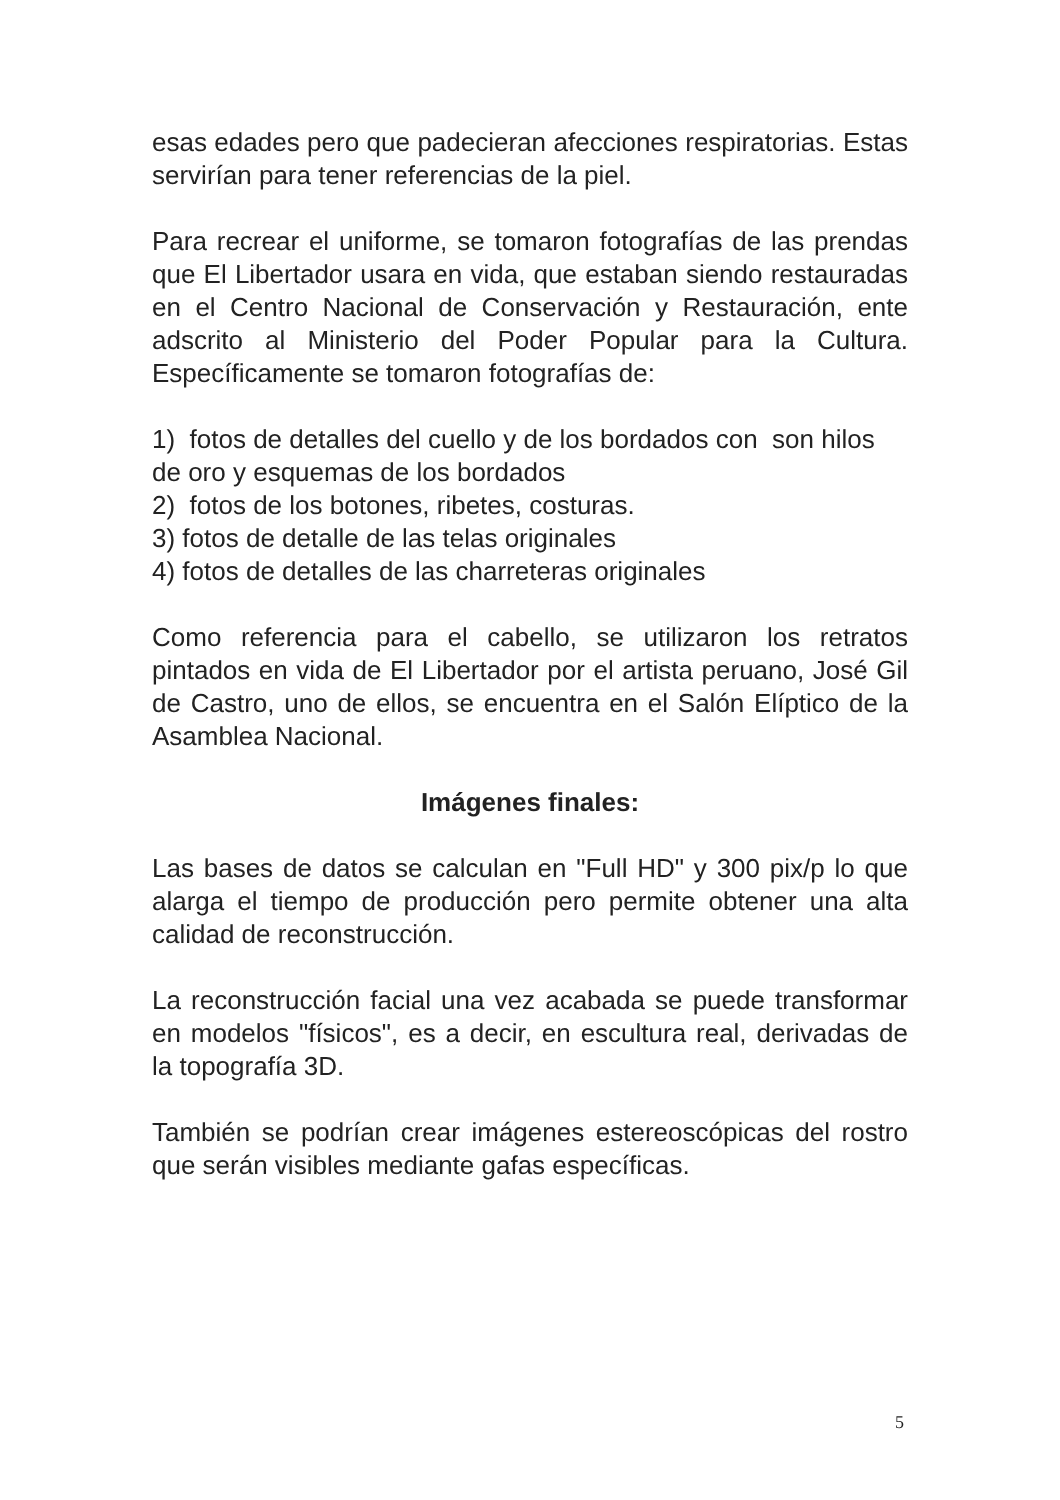esas edades pero que padecieran afecciones respiratorias. Estas servirían para tener referencias de la piel.
Para recrear el uniforme, se tomaron fotografías de las prendas que El Libertador usara en vida, que estaban siendo restauradas en el Centro Nacional de Conservación y Restauración, ente adscrito al Ministerio del Poder Popular para la Cultura. Específicamente se tomaron fotografías de:
1) fotos de detalles del cuello y de los bordados con son hilos de oro y esquemas de los bordados
2) fotos de los botones, ribetes, costuras.
3) fotos de detalle de las telas originales
4) fotos de detalles de las charreteras originales
Como referencia para el cabello, se utilizaron los retratos pintados en vida de El Libertador por el artista peruano, José Gil de Castro, uno de ellos, se encuentra en el Salón Elíptico de la Asamblea Nacional.
Imágenes finales:
Las bases de datos se calculan en "Full HD" y 300 pix/p lo que alarga el tiempo de producción pero permite obtener una alta calidad de reconstrucción.
La reconstrucción facial una vez acabada se puede transformar en modelos "físicos", es a decir, en escultura real, derivadas de la topografía 3D.
También se podrían crear imágenes estereoscópicas del rostro que serán visibles mediante gafas específicas.
5